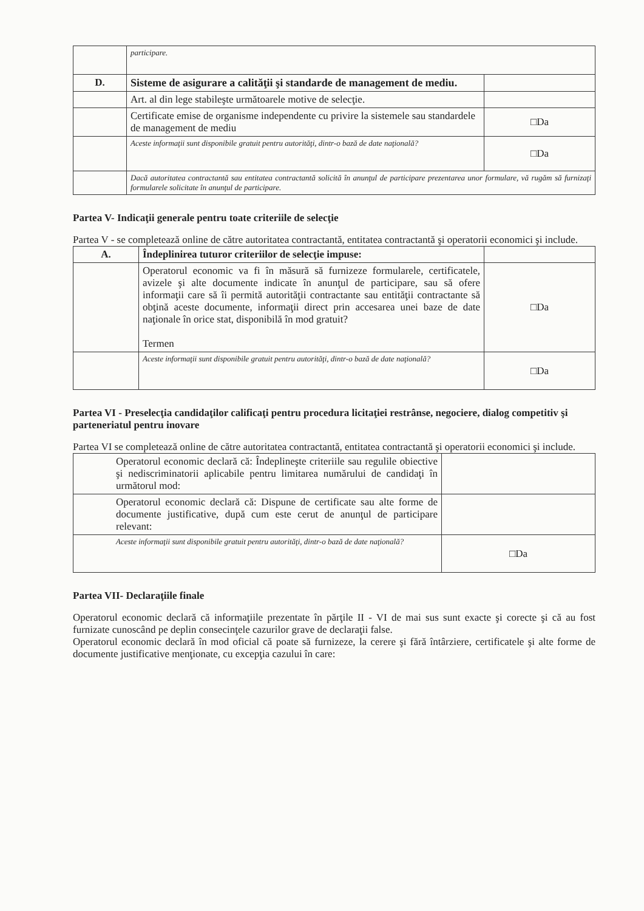| | participare. | |
| D. | Sisteme de asigurare a calităţii şi standarde de management de mediu. | |
| | Art. al din lege stabileşte următoarele motive de selecţie. | |
| | Certificate emise de organisme independente cu privire la sistemele sau standardele de management de mediu | □Da |
| | Aceste informaţii sunt disponibile gratuit pentru autorităţi, dintr-o bază de date naţională? | □Da |
| | Dacă autoritatea contractantă sau entitatea contractantă solicită în anunţul de participare prezentarea unor formulare, vă rugăm să furnizaţi formularele solicitate în anunţul de participare. | |
Partea V- Indicaţii generale pentru toate criteriile de selecţie
Partea V - se completează online de către autoritatea contractantă, entitatea contractantă şi operatorii economici şi include.
| A. | Îndeplinirea tuturor criteriilor de selecţie impuse: | |
| | Operatorul economic va fi în măsură să furnizeze formularele, certificatele, avizele şi alte documente indicate în anunţul de participare, sau să ofere informaţii care să îi permită autorităţii contractante sau entităţii contractante să obţină aceste documente, informaţii direct prin accesarea unei baze de date naţionale în orice stat, disponibilă în mod gratuit? Termen | □Da |
| | Aceste informaţii sunt disponibile gratuit pentru autorităţi, dintr-o bază de date naţională? | □Da |
Partea VI - Preselecţia candidaţilor calificaţi pentru procedura licitaţiei restrânse, negociere, dialog competitiv şi parteneriatul pentru inovare
Partea VI se completează online de către autoritatea contractantă, entitatea contractantă şi operatorii economici şi include.
| Operatorul economic declară că: Îndeplineşte criteriile sau regulile obiective şi nediscriminatorii aplicabile pentru limitarea numărului de candidaţi în următorul mod: | |
| Operatorul economic declară că: Dispune de certificate sau alte forme de documente justificative, după cum este cerut de anunţul de participare relevant: | |
| Aceste informaţii sunt disponibile gratuit pentru autorităţi, dintr-o bază de date naţională? | □Da |
Partea VII- Declaraţiile finale
Operatorul economic declară că informaţiile prezentate în părţile II - VI de mai sus sunt exacte şi corecte şi că au fost furnizate cunoscând pe deplin consecinţele cazurilor grave de declaraţii false.
Operatorul economic declară în mod oficial că poate să furnizeze, la cerere şi fără întârziere, certificatele şi alte forme de documente justificative menţionate, cu excepţia cazului în care: